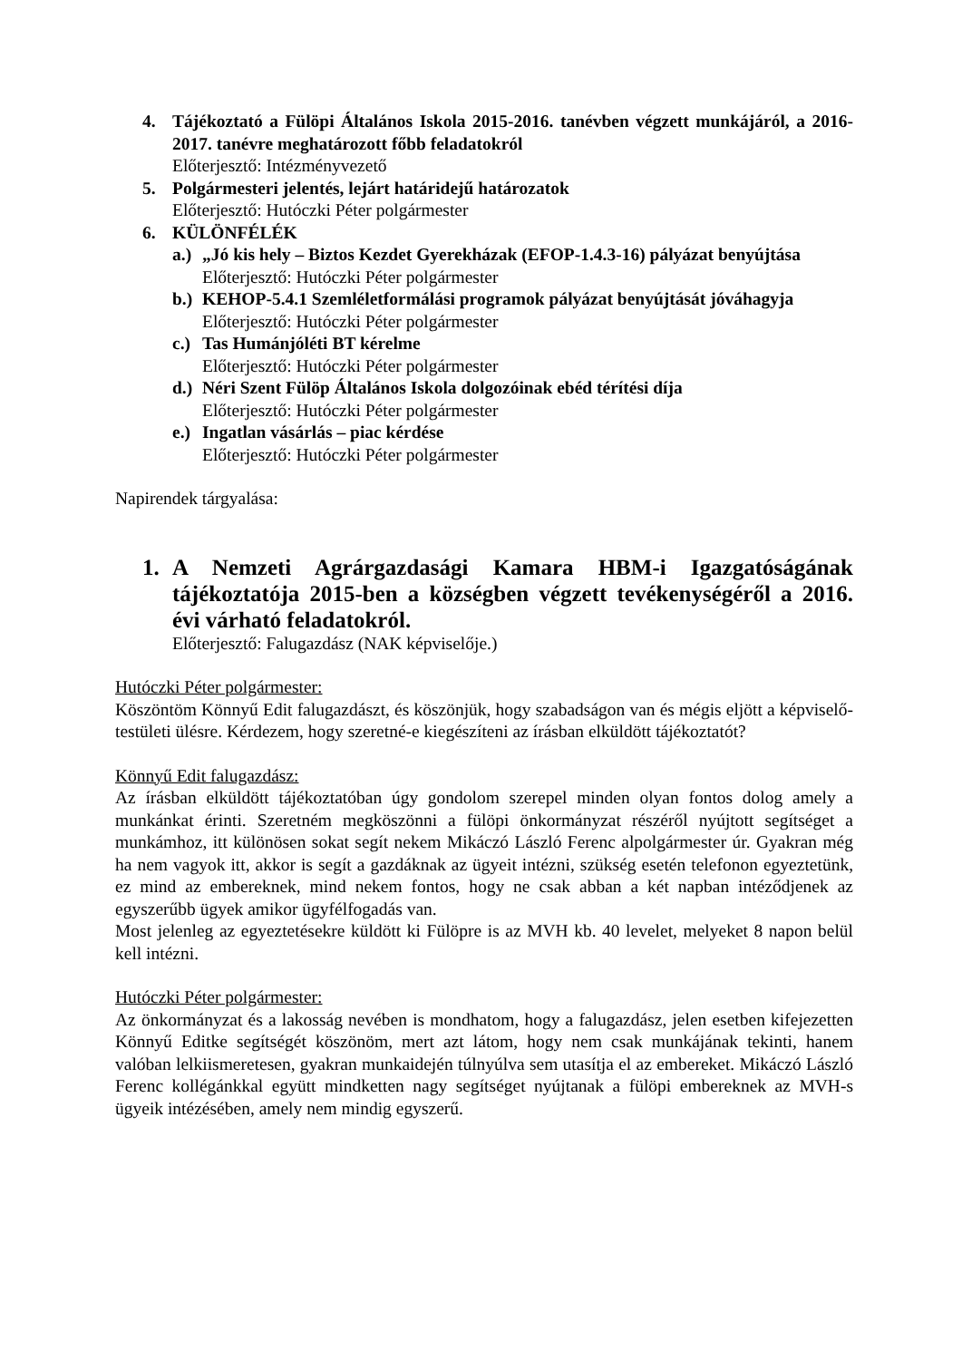4. Tájékoztató a Fülöpi Általános Iskola 2015-2016. tanévben végzett munkájáról, a 2016-2017. tanévre meghatározott főbb feladatokról
Előterjesztő: Intézményvezető
5. Polgármesteri jelentés, lejárt határidejű határozatok
Előterjesztő: Hutóczki Péter polgármester
6. KÜLÖNFÉLÉK
a.)
„Jó kis hely – Biztos Kezdet Gyerekházak (EFOP-1.4.3-16) pályázat benyújtása
Előterjesztő: Hutóczki Péter polgármester
b.)
KEHOP-5.4.1 Szemléletformálási programok pályázat benyújtását jóváhagyja
Előterjesztő: Hutóczki Péter polgármester
c.)
Tas Humánjóléti BT kérelme
Előterjesztő: Hutóczki Péter polgármester
d.)
Néri Szent Fülöp Általános Iskola dolgozóinak ebéd térítési díja
Előterjesztő: Hutóczki Péter polgármester
e.)
Ingatlan vásárlás – piac kérdése
Előterjesztő: Hutóczki Péter polgármester
Napirendek tárgyalása:
1. A Nemzeti Agrárgazdasági Kamara HBM-i Igazgatóságának tájékoztatója 2015-ben a községben végzett tevékenységéről a 2016. évi várható feladatokról.
Előterjesztő: Falugazdász (NAK képviselője.)
Hutóczki Péter polgármester:
Köszöntöm Könnyű Edit falugazdászt, és köszönjük, hogy szabadságon van és mégis eljött a képviselő-testületi ülésre. Kérdezem, hogy szeretné-e kiegészíteni az írásban elküldött tájékoztatót?
Könnyű Edit falugazdász:
Az írásban elküldött tájékoztatóban úgy gondolom szerepel minden olyan fontos dolog amely a munkánkat érinti. Szeretném megköszönni a fülöpi önkormányzat részéről nyújtott segítséget a munkámhoz, itt különösen sokat segít nekem Mikáczó László Ferenc alpolgármester úr. Gyakran még ha nem vagyok itt, akkor is segít a gazdáknak az ügyeit intézni, szükség esetén telefonon egyeztetünk, ez mind az embereknek, mind nekem fontos, hogy ne csak abban a két napban intéződjenek az egyszerűbb ügyek amikor ügyfélfogadás van.
Most jelenleg az egyeztetésekre küldött ki Fülöpre is az MVH kb. 40 levelet, melyeket 8 napon belül kell intézni.
Hutóczki Péter polgármester:
Az önkormányzat és a lakosság nevében is mondhatom, hogy a falugazdász, jelen esetben kifejezetten Könnyű Editke segítségét köszönöm, mert azt látom, hogy nem csak munkájának tekinti, hanem valóban lelkiismeretesen, gyakran munkaidején túlnyúlva sem utasítja el az embereket. Mikáczó László Ferenc kollégánkkal együtt mindketten nagy segítséget nyújtanak a fülöpi embereknek az MVH-s ügyeik intézésében, amely nem mindig egyszerű.